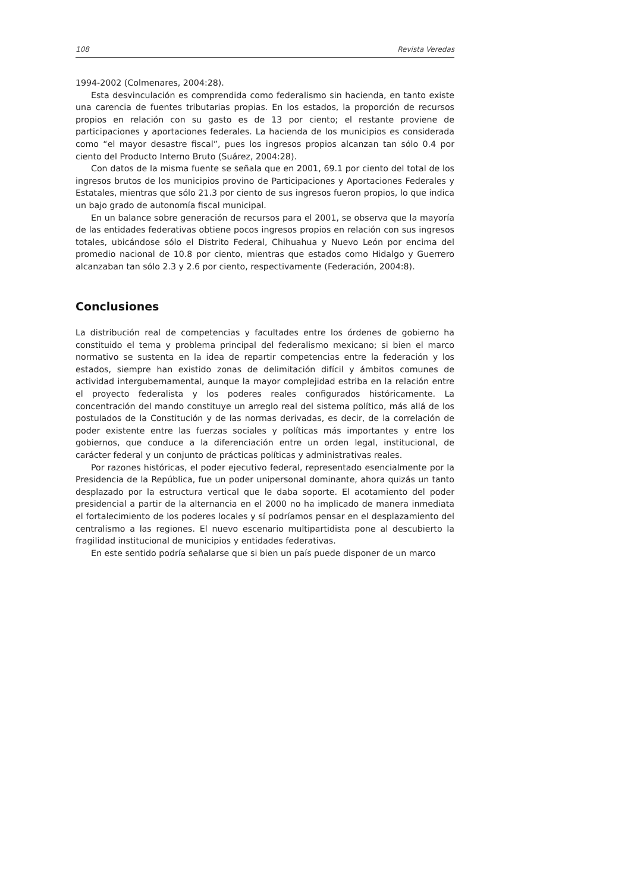108 Revista Veredas
1994-2002 (Colmenares, 2004:28).
Esta desvinculación es comprendida como federalismo sin hacienda, en tanto existe una carencia de fuentes tributarias propias. En los estados, la proporción de recursos propios en relación con su gasto es de 13 por ciento; el restante proviene de participaciones y aportaciones federales. La hacienda de los municipios es considerada como “el mayor desastre fiscal”, pues los ingresos propios alcanzan tan sólo 0.4 por ciento del Producto Interno Bruto (Suárez, 2004:28).
Con datos de la misma fuente se señala que en 2001, 69.1 por ciento del total de los ingresos brutos de los municipios provino de Participaciones y Aportaciones Federales y Estatales, mientras que sólo 21.3 por ciento de sus ingresos fueron propios, lo que indica un bajo grado de autonomía fiscal municipal.
En un balance sobre generación de recursos para el 2001, se observa que la mayoría de las entidades federativas obtiene pocos ingresos propios en relación con sus ingresos totales, ubicándose sólo el Distrito Federal, Chihuahua y Nuevo León por encima del promedio nacional de 10.8 por ciento, mientras que estados como Hidalgo y Guerrero alcanzaban tan sólo 2.3 y 2.6 por ciento, respectivamente (Federación, 2004:8).
Conclusiones
La distribución real de competencias y facultades entre los órdenes de gobierno ha constituido el tema y problema principal del federalismo mexicano; si bien el marco normativo se sustenta en la idea de repartir competencias entre la federación y los estados, siempre han existido zonas de delimitación difícil y ámbitos comunes de actividad intergubernamental, aunque la mayor complejidad estriba en la relación entre el proyecto federalista y los poderes reales configurados históricamente. La concentración del mando constituye un arreglo real del sistema político, más allá de los postulados de la Constitución y de las normas derivadas, es decir, de la correlación de poder existente entre las fuerzas sociales y políticas más importantes y entre los gobiernos, que conduce a la diferenciación entre un orden legal, institucional, de carácter federal y un conjunto de prácticas políticas y administrativas reales.
Por razones históricas, el poder ejecutivo federal, representado esencialmente por la Presidencia de la República, fue un poder unipersonal dominante, ahora quizás un tanto desplazado por la estructura vertical que le daba soporte. El acotamiento del poder presidencial a partir de la alternancia en el 2000 no ha implicado de manera inmediata el fortalecimiento de los poderes locales y sí podríamos pensar en el desplazamiento del centralismo a las regiones. El nuevo escenario multipartidista pone al descubierto la fragilidad institucional de municipios y entidades federativas.
En este sentido podría señalarse que si bien un país puede disponer de un marco